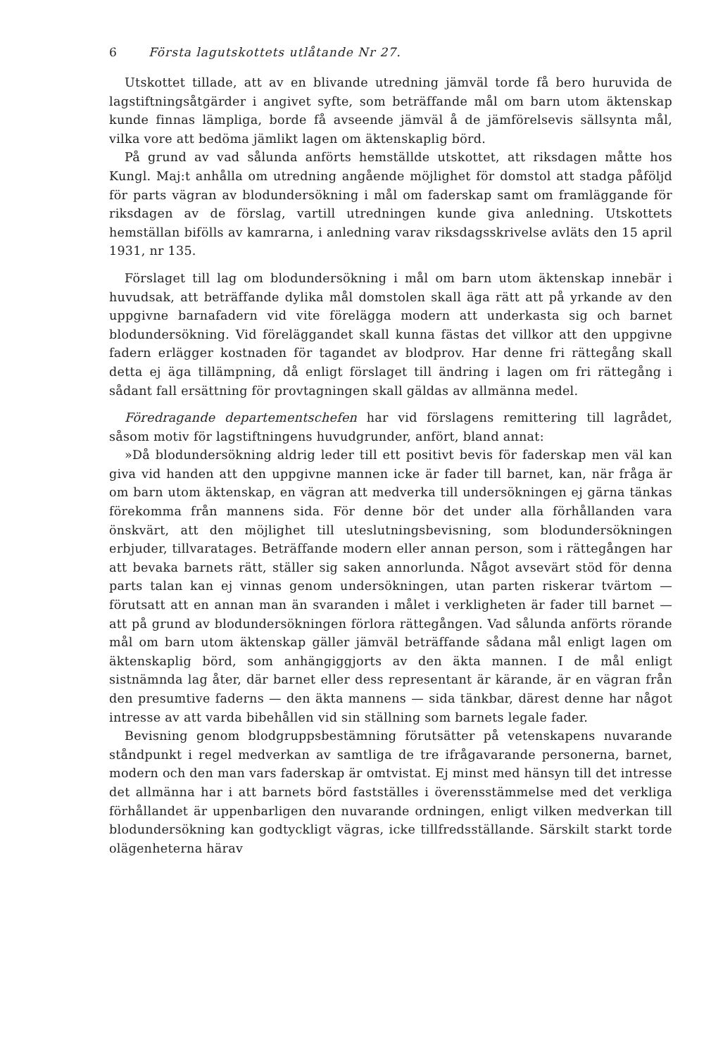6 Första lagutskottets utlåtande Nr 27.
Utskottet tillade, att av en blivande utredning jämväl torde få bero huruvida de lagstiftningsåtgärder i angivet syfte, som beträffande mål om barn utom äktenskap kunde finnas lämpliga, borde få avseende jämväl å de jämförelsevis sällsynta mål, vilka vore att bedöma jämlikt lagen om äktenskaplig börd.
På grund av vad sålunda anförts hemställde utskottet, att riksdagen måtte hos Kungl. Maj:t anhålla om utredning angående möjlighet för domstol att stadga påföljd för parts vägran av blodundersökning i mål om faderskap samt om framläggande för riksdagen av de förslag, vartill utredningen kunde giva anledning. Utskottets hemställan bifölls av kamrarna, i anledning varav riksdagsskrivelse avläts den 15 april 1931, nr 135.
Förslaget till lag om blodundersökning i mål om barn utom äktenskap innebär i huvudsak, att beträffande dylika mål domstolen skall äga rätt att på yrkande av den uppgivne barnafadern vid vite förelägga modern att underkasta sig och barnet blodundersökning. Vid föreläggandet skall kunna fästas det villkor att den uppgivne fadern erlägger kostnaden för tagandet av blodprov. Har denne fri rättegång skall detta ej äga tillämpning, då enligt förslaget till ändring i lagen om fri rättegång i sådant fall ersättning för provtagningen skall gäldas av allmänna medel.
Föredragande departementschefen har vid förslagens remittering till lagrådet, såsom motiv för lagstiftningens huvudgrunder, anfört, bland annat:
»Då blodundersökning aldrig leder till ett positivt bevis för faderskap men väl kan giva vid handen att den uppgivne mannen icke är fader till barnet, kan, när fråga är om barn utom äktenskap, en vägran att medverka till undersökningen ej gärna tänkas förekomma från mannens sida. För denne bör det under alla förhållanden vara önskvärt, att den möjlighet till uteslutningsbevisning, som blodundersökningen erbjuder, tillvaratages. Beträffande modern eller annan person, som i rättegången har att bevaka barnets rätt, ställer sig saken annorlunda. Något avsevärt stöd för denna parts talan kan ej vinnas genom undersökningen, utan parten riskerar tvärtom — förutsatt att en annan man än svaranden i målet i verkligheten är fader till barnet — att på grund av blodundersökningen förlora rättegången. Vad sålunda anförts rörande mål om barn utom äktenskap gäller jämväl beträffande sådana mål enligt lagen om äktenskaplig börd, som anhängiggjorts av den äkta mannen. I de mål enligt sistnämnda lag åter, där barnet eller dess representant är kärande, är en vägran från den presumtive faderns — den äkta mannens — sida tänkbar, därest denne har något intresse av att varda bibehållen vid sin ställning som barnets legale fader.
Bevisning genom blodgruppsbestämning förutsätter på vetenskapens nuvarande ståndpunkt i regel medverkan av samtliga de tre ifrågavarande personerna, barnet, modern och den man vars faderskap är omtvistat. Ej minst med hänsyn till det intresse det allmänna har i att barnets börd fastställes i överensstämmelse med det verkliga förhållandet är uppenbarligen den nuvarande ordningen, enligt vilken medverkan till blodundersökning kan godtyckligt vägras, icke tillfredsställande. Särskilt starkt torde olägenheterna härav